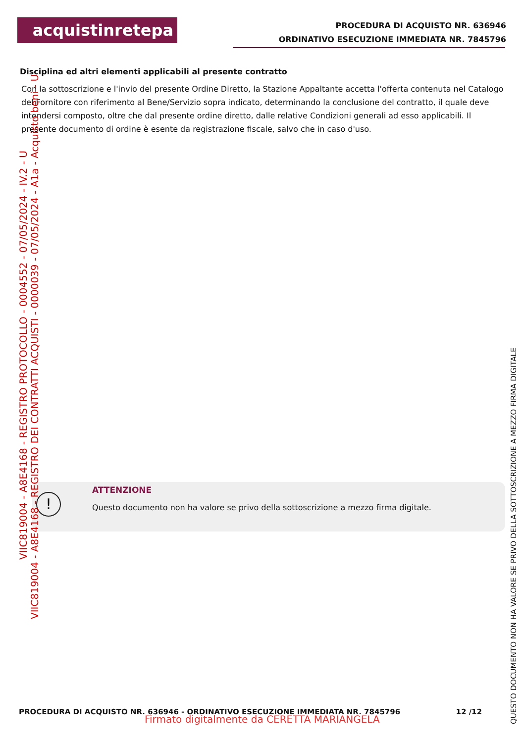acquistinretepa
PROCEDURA DI ACQUISTO NR. 636946
ORDINATIVO ESECUZIONE IMMEDIATA NR. 7845796
Disciplina ed altri elementi applicabili al presente contratto
Con la sottoscrizione e l'invio del presente Ordine Diretto, la Stazione Appaltante accetta l'offerta contenuta nel Catalogo del Fornitore con riferimento al Bene/Servizio sopra indicato, determinando la conclusione del contratto, il quale deve intendersi composto, oltre che dal presente ordine diretto, dalle relative Condizioni generali ad esso applicabili. Il presente documento di ordine è esente da registrazione fiscale, salvo che in caso d'uso.
!
ATTENZIONE
Questo documento non ha valore se privo della sottoscrizione a mezzo firma digitale.
VIIC819004 - A8E4168 - REGISTRO PROTOCOLLO - 0004552 - 07/05/2024 - IV.2 - U
VIIC819004 - A8E4168 - REGISTRO DEI CONTRATTI ACQUISTI - 0000039 - 07/05/2024 - A1a - Acquisto beni - U
QUESTO DOCUMENTO NON HA VALORE SE PRIVO DELLA SOTTOSCRIZIONE A MEZZO FIRMA DIGITALE
PROCEDURA DI ACQUISTO NR. 636946 - ORDINATIVO ESECUZIONE IMMEDIATA NR. 7845796 12 /12
Firmato digitalmente da CERETTA MARIANGELA